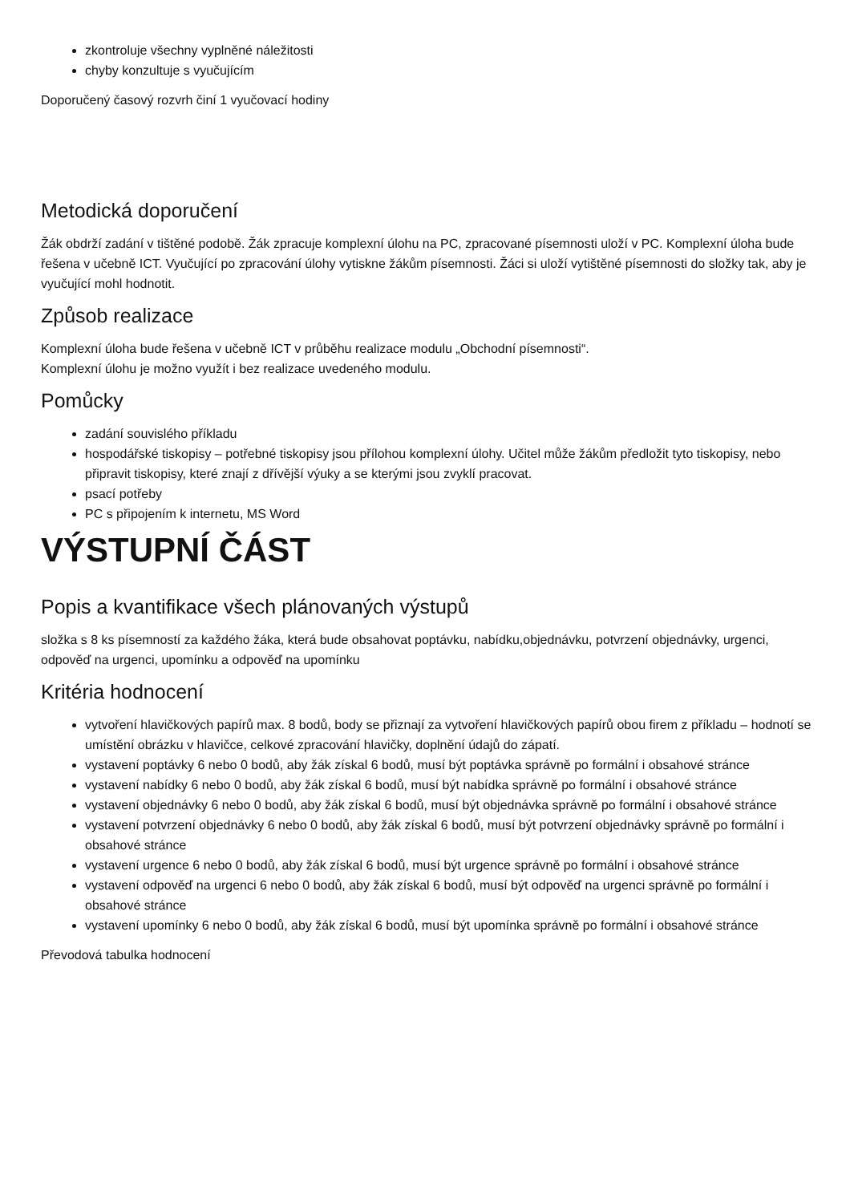zkontroluje všechny vyplněné náležitosti
chyby konzultuje s vyučujícím
Doporučený časový rozvrh činí 1 vyučovací hodiny
Metodická doporučení
Žák obdrží zadání v tištěné podobě. Žák zpracuje komplexní úlohu na PC, zpracované písemnosti uloží v PC. Komplexní úloha bude řešena v učebně ICT. Vyučující po zpracování úlohy vytiskne žákům písemnosti. Žáci si uloží vytištěné písemnosti do složky tak, aby je vyučující mohl hodnotit.
Způsob realizace
Komplexní úloha bude řešena v učebně ICT v průběhu realizace modulu „Obchodní písemnosti“.
Komplexní úlohu je možno využít i bez realizace uvedeného modulu.
Pomůcky
zadání souvislého příkladu
hospodářské tiskopisy – potřebné tiskopisy jsou přílohou komplexní úlohy. Učitel může žákům předložit tyto tiskopisy, nebo připravit tiskopisy, které znají z dřívější výuky a se kterými jsou zvyklí pracovat.
psací potřeby
PC s připojením k internetu, MS Word
VÝSTUPNÍ ČÁST
Popis a kvantifikace všech plánovaných výstupů
složka s 8 ks písemností za každého žáka, která bude obsahovat poptávku, nabídku,objednávku, potvrzení objednávky, urgenci, odpověď na urgenci, upomínku a odpověď na upomínku
Kritéria hodnocení
vytvoření hlavičkových papírů max. 8 bodů, body se přiznají za vytvoření hlavičkových papírů obou firem z příkladu – hodnotí se umístění obrázku v hlavičce, celkové zpracování hlavičky, doplnění údajů do zápatí.
vystavení poptávky 6 nebo 0 bodů, aby žák získal 6 bodů, musí být poptávka správně po formální i obsahové stránce
vystavení nabídky 6 nebo 0 bodů, aby žák získal 6 bodů, musí být nabídka správně po formální i obsahové stránce
vystavení objednávky 6 nebo 0 bodů, aby žák získal 6 bodů, musí být objednávka správně po formální i obsahové stránce
vystavení potvrzení objednávky 6 nebo 0 bodů, aby žák získal 6 bodů, musí být potvrzení objednávky správně po formální i obsahové stránce
vystavení urgence 6 nebo 0 bodů, aby žák získal 6 bodů, musí být urgence správně po formální i obsahové stránce
vystavení odpověď na urgenci 6 nebo 0 bodů, aby žák získal 6 bodů, musí být odpověď na urgenci správně po formální i obsahové stránce
vystavení upomínky 6 nebo 0 bodů, aby žák získal 6 bodů, musí být upomínka správně po formální i obsahové stránce
Převodová tabulka hodnocení